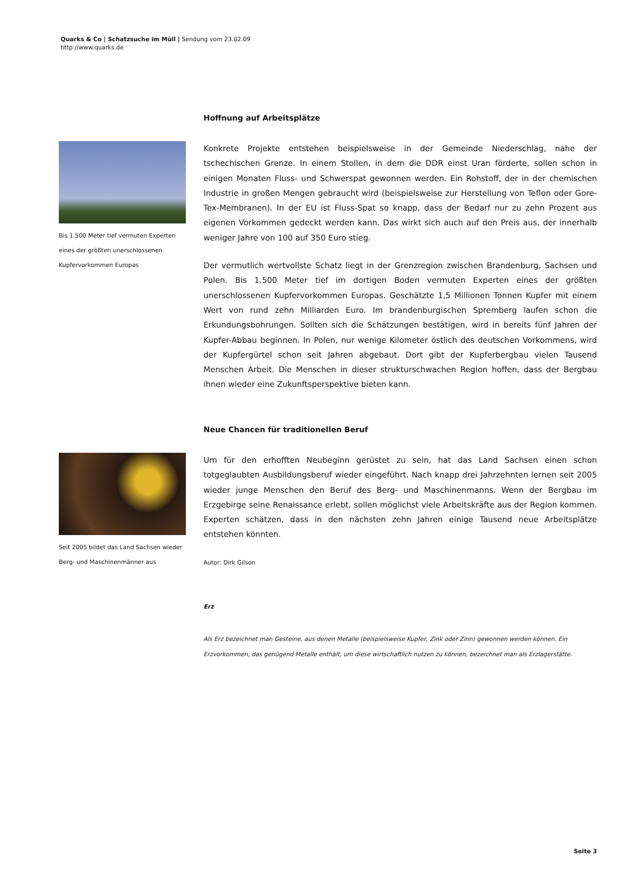Quarks & Co | Schatzsuche im Müll | Sendung vom 23.02.09
http://www.quarks.de
Hoffnung auf Arbeitsplätze
Bis 1.500 Meter tief vermuten Experten eines der größten unerschlossenen Kupfervorkommen Europas
Konkrete Projekte entstehen beispielsweise in der Gemeinde Niederschlag, nahe der tschechischen Grenze. In einem Stollen, in dem die DDR einst Uran förderte, sollen schon in einigen Monaten Fluss- und Schwerspat gewonnen werden. Ein Rohstoff, der in der chemischen Industrie in großen Mengen gebraucht wird (beispielsweise zur Herstellung von Teflon oder Gore-Tex-Membranen). In der EU ist Fluss-Spat so knapp, dass der Bedarf nur zu zehn Prozent aus eigenen Vorkommen gedeckt werden kann. Das wirkt sich auch auf den Preis aus, der innerhalb weniger Jahre von 100 auf 350 Euro stieg.
Der vermutlich wertvollste Schatz liegt in der Grenzregion zwischen Brandenburg, Sachsen und Polen. Bis 1.500 Meter tief im dortigen Boden vermuten Experten eines der größten unerschlossenen Kupfervorkommen Europas. Geschätzte 1,5 Millionen Tonnen Kupfer mit einem Wert von rund zehn Milliarden Euro. Im brandenburgischen Spremberg laufen schon die Erkundungsbohrungen. Sollten sich die Schätzungen bestätigen, wird in bereits fünf Jahren der Kupfer-Abbau beginnen. In Polen, nur wenige Kilometer östlich des deutschen Vorkommens, wird der Kupfergürtel schon seit Jahren abgebaut. Dort gibt der Kupferbergbau vielen Tausend Menschen Arbeit. Die Menschen in dieser strukturschwachen Region hoffen, dass der Bergbau ihnen wieder eine Zukunftsperspektive bieten kann.
Neue Chancen für traditionellen Beruf
Seit 2005 bildet das Land Sachsen wieder Berg- und Maschinenmänner aus
Um für den erhofften Neubeginn gerüstet zu sein, hat das Land Sachsen einen schon totgeglaubten Ausbildungsberuf wieder eingeführt. Nach knapp drei Jahrzehnten lernen seit 2005 wieder junge Menschen den Beruf des Berg- und Maschinenmanns. Wenn der Bergbau im Erzgebirge seine Renaissance erlebt, sollen möglichst viele Arbeitskräfte aus der Region kommen. Experten schätzen, dass in den nächsten zehn Jahren einige Tausend neue Arbeitsplätze entstehen könnten.
Autor: Dirk Gilson
Erz
Als Erz bezeichnet man Gesteine, aus denen Metalle (beispielsweise Kupfer, Zink oder Zinn) gewonnen werden können. Ein Erzvorkommen, das genügend Metalle enthält, um diese wirtschaftlich nutzen zu können, bezeichnet man als Erzlagerstätte.
Seite 3